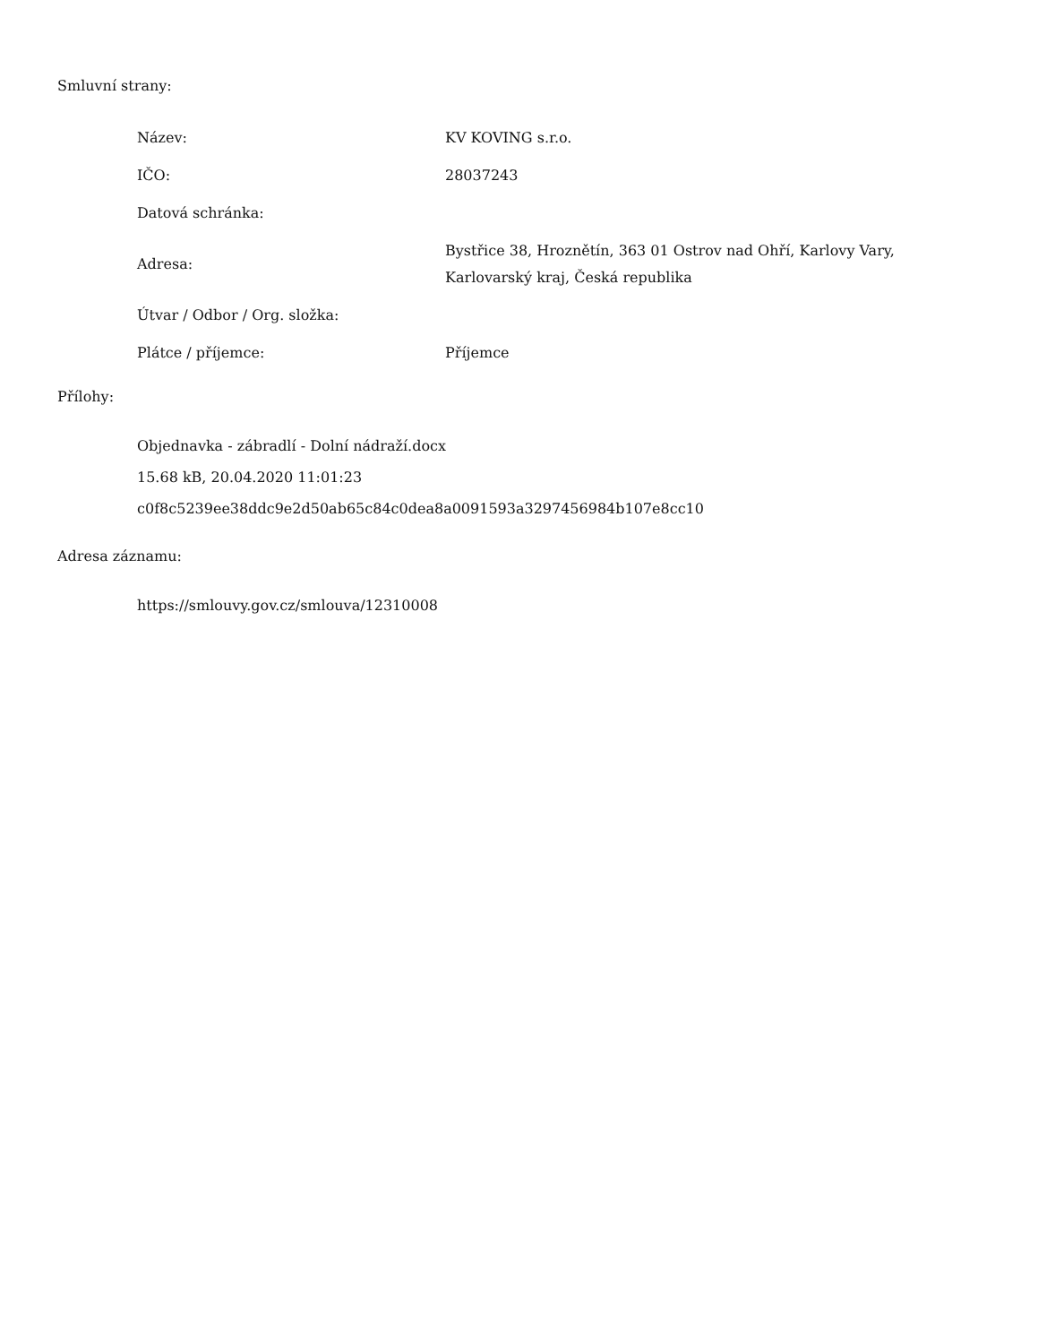Smluvní strany:
| Název: | KV KOVING s.r.o. |
| IČO: | 28037243 |
| Datová schránka: | |
| Adresa: | Bystřice 38, Hroznětín, 363 01 Ostrov nad Ohří, Karlovy Vary, Karlovarský kraj, Česká republika |
| Útvar / Odbor / Org. složka: | |
| Plátce / příjemce: | Příjemce |
Přílohy:
Objednavka - zábradlí - Dolní nádraží.docx
15.68 kB, 20.04.2020 11:01:23
c0f8c5239ee38ddc9e2d50ab65c84c0dea8a0091593a3297456984b107e8cc10
Adresa záznamu:
https://smlouvy.gov.cz/smlouva/12310008